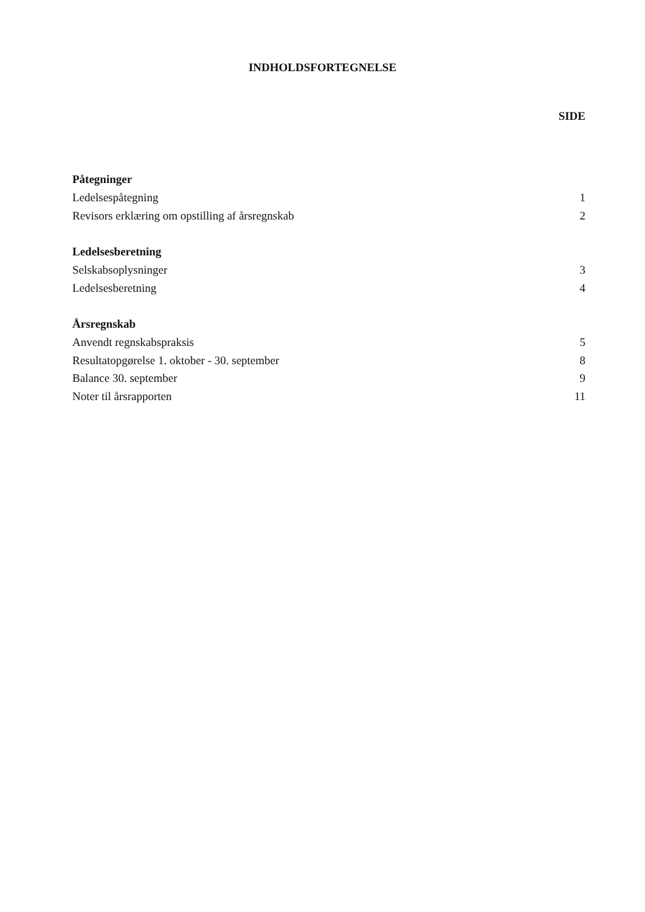INDHOLDSFORTEGNELSE
SIDE
Påtegninger
Ledelsespåtegning 1
Revisors erklæring om opstilling af årsregnskab 2
Ledelsesberetning
Selskabsoplysninger 3
Ledelsesberetning 4
Årsregnskab
Anvendt regnskabspraksis 5
Resultatopgørelse 1. oktober - 30. september 8
Balance 30. september 9
Noter til årsrapporten 11